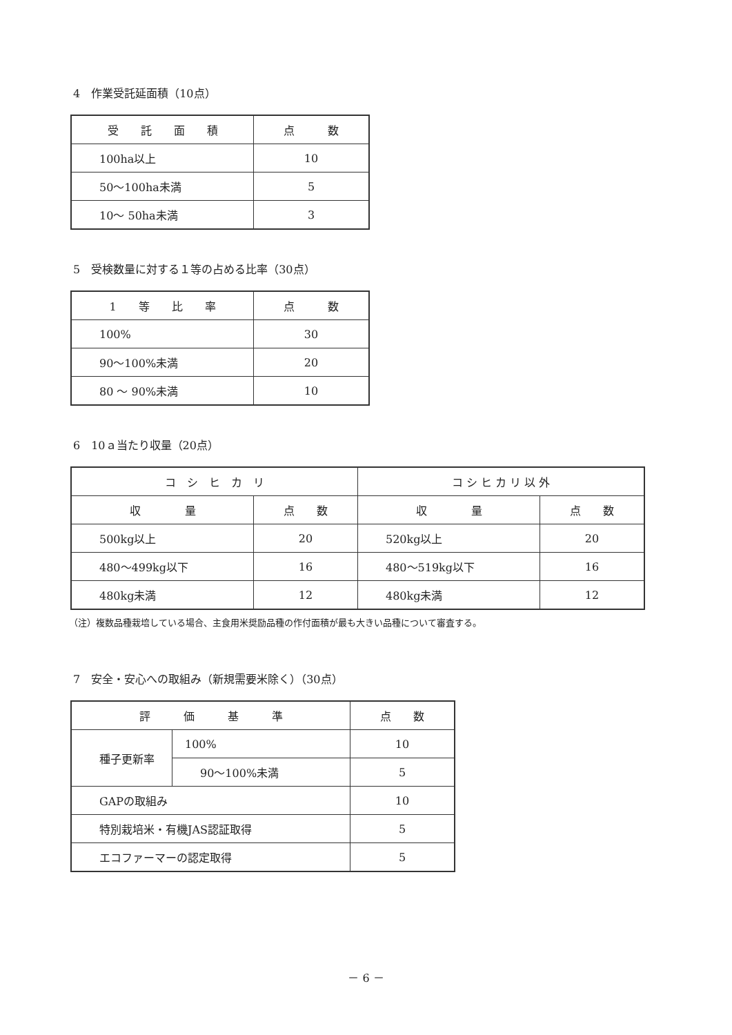4　作業受託延面積（10点）
| 受 託 面 積 | 点 数 |
| --- | --- |
| 100ha以上 | 10 |
| 50～100ha未満 | 5 |
| 10～ 50ha未満 | 3 |
5　受検数量に対する１等の占める比率（30点）
| 1 等 比 率 | 点 数 |
| --- | --- |
| 100% | 30 |
| 90～100%未満 | 20 |
| 80 ～ 90%未満 | 10 |
6　10ａ当たり収量（20点）
| コ シ ヒ カ リ | | コ シ ヒ カ リ 以 外 | |
| --- | --- | --- | --- |
| 収 量 | 点 数 | 収 量 | 点 数 |
| 500kg以上 | 20 | 520kg以上 | 20 |
| 480～499kg以下 | 16 | 480～519kg以下 | 16 |
| 480kg未満 | 12 | 480kg未満 | 12 |
（注）複数品種栽培している場合、主食用米奨励品種の作付面積が最も大きい品種について審査する。
7　安全・安心への取組み（新規需要米除く）（30点）
| 評 価 基 準 | | 点 数 |
| --- | --- | --- |
| 種子更新率 | 100% | 10 |
| | 90～100%未満 | 5 |
| GAPの取組み | | 10 |
| 特別栽培米・有機JAS認証取得 | | 5 |
| エコファーマーの認定取得 | | 5 |
－ 6 －